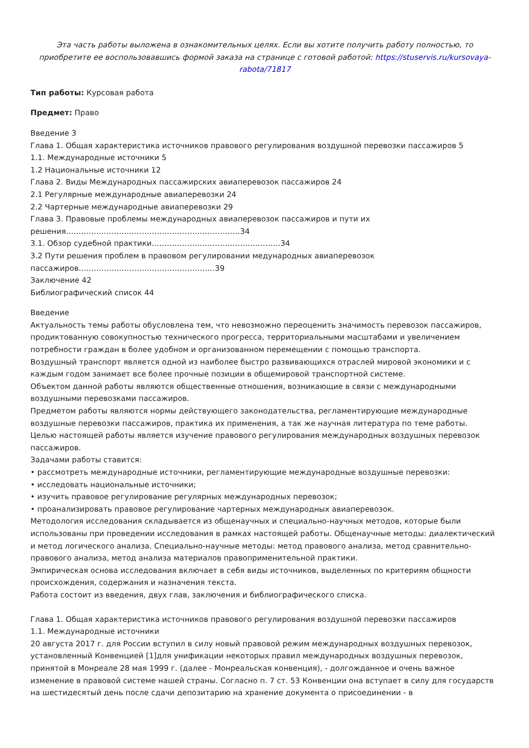Эта часть работы выложена в ознакомительных целях. Если вы хотите получить работу полностью, то приобретите ее воспользовавшись формой заказа на странице с готовой работой: https://stuservis.ru/kursovaya-rabota/71817
Тип работы: Курсовая работа
Предмет: Право
Введение 3
Глава 1. Общая характеристика источников правового регулирования воздушной перевозки пассажиров 5
1.1. Международные источники 5
1.2 Национальные источники 12
Глава 2. Виды Международных пассажирских авиаперевозок пассажиров 24
2.1 Регулярные международные авиаперевозки 24
2.2 Чартерные международные авиаперевозки 29
Глава 3. Правовые проблемы международных авиаперевозок пассажиров и пути их решения……………………………………………………………34
3.1. Обзор судебной практики……………………………………………34
3.2 Пути решения проблем в правовом регулировании медународных авиаперевозок пассажиров………………………………………………39
Заключение 42
Библиографический список 44
Введение
Актуальность темы работы обусловлена тем, что невозможно переоценить значимость перевозок пассажиров, продиктованную совокупностью технического прогресса, территориальными масштабами и увеличением потребности граждан в более удобном и организованном перемещении с помощью транспорта.
Воздушный транспорт является одной из наиболее быстро развивающихся отраслей мировой экономики и с каждым годом занимает все более прочные позиции в общемировой транспортной системе.
Объектом данной работы являются общественные отношения, возникающие в связи с международными воздушными перевозками пассажиров.
Предметом работы являются нормы действующего законодательства, регламентирующие международные воздушные перевозки пассажиров, практика их применения, а так же научная литература по теме работы.
Целью настоящей работы является изучение правового регулирования международных воздушных перевозок пассажиров.
Задачами работы ставится:
• рассмотреть международные источники, регламентирующие международные воздушные перевозки:
• исследовать национальные источники;
• изучить правовое регулирование регулярных международных перевозок;
• проанализировать правовое регулирование чартерных международных авиаперевозок.
Методология исследования складывается из общенаучных и специально-научных методов, которые были использованы при проведении исследования в рамках настоящей работы. Общенаучные методы: диалектический и метод логического анализа. Специально-научные методы: метод правового анализа, метод сравнительно-правового анализа, метод анализа материалов правоприменительной практики.
Эмпирическая основа исследования включает в себя виды источников, выделенных по критериям общности происхождения, содержания и назначения текста.
Работа состоит из введения, двух глав, заключения и библиографического списка.
Глава 1. Общая характеристика источников правового регулирования воздушной перевозки пассажиров
1.1. Международные источники
20 августа 2017 г. для России вступил в силу новый правовой режим международных воздушных перевозок, установленный Конвенцией [1]для унификации некоторых правил международных воздушных перевозок, принятой в Монреале 28 мая 1999 г. (далее - Монреальская конвенция), - долгожданное и очень важное изменение в правовой системе нашей страны. Согласно п. 7 ст. 53 Конвенции она вступает в силу для государств на шестидесятый день после сдачи депозитарию на хранение документа о присоединении - в